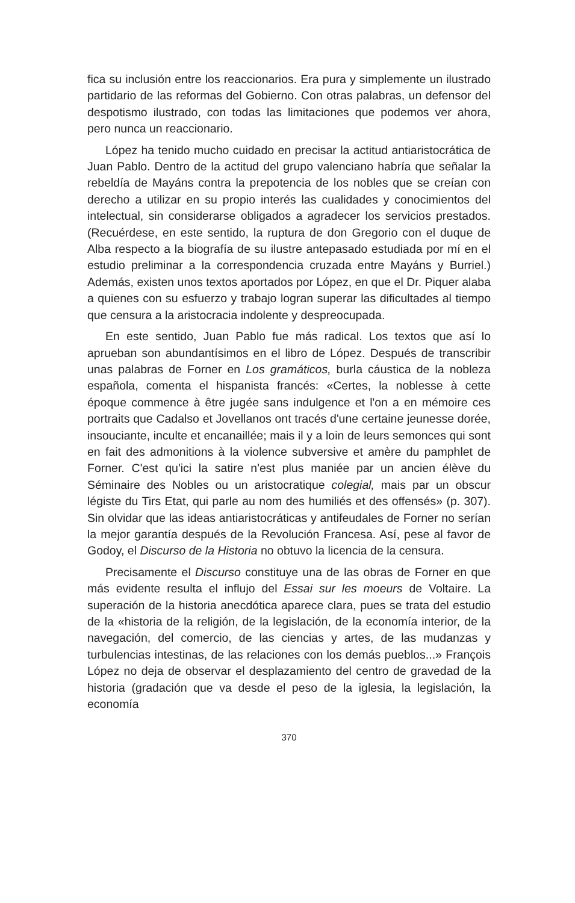fica su inclusión entre los reaccionarios. Era pura y simplemente un ilustrado partidario de las reformas del Gobierno. Con otras palabras, un defensor del despotismo ilustrado, con todas las limitaciones que podemos ver ahora, pero nunca un reaccionario.
López ha tenido mucho cuidado en precisar la actitud antiaristocrática de Juan Pablo. Dentro de la actitud del grupo valenciano habría que señalar la rebeldía de Mayáns contra la prepotencia de los nobles que se creían con derecho a utilizar en su propio interés las cualidades y conocimientos del intelectual, sin considerarse obligados a agradecer los servicios prestados. (Recuérdese, en este sentido, la ruptura de don Gregorio con el duque de Alba respecto a la biografía de su ilustre antepasado estudiada por mí en el estudio preliminar a la correspondencia cruzada entre Mayáns y Burriel.) Además, existen unos textos aportados por López, en que el Dr. Piquer alaba a quienes con su esfuerzo y trabajo logran superar las dificultades al tiempo que censura a la aristocracia indolente y despreocupada.
En este sentido, Juan Pablo fue más radical. Los textos que así lo aprueban son abundantísimos en el libro de López. Después de transcribir unas palabras de Forner en Los gramáticos, burla cáustica de la nobleza española, comenta el hispanista francés: «Certes, la noblesse à cette époque commence à être jugée sans indulgence et l'on a en mémoire ces portraits que Cadalso et Jovellanos ont tracés d'une certaine jeunesse dorée, insouciante, inculte et encanaillée; mais il y a loin de leurs semonces qui sont en fait des admonitions à la violence subversive et amère du pamphlet de Forner. C'est qu'ici la satire n'est plus maniée par un ancien élève du Séminaire des Nobles ou un aristocratique colegial, mais par un obscur légiste du Tirs Etat, qui parle au nom des humiliés et des offensés» (p. 307). Sin olvidar que las ideas antiaristocráticas y antifeudales de Forner no serían la mejor garantía después de la Revolución Francesa. Así, pese al favor de Godoy, el Discurso de la Historia no obtuvo la licencia de la censura.
Precisamente el Discurso constituye una de las obras de Forner en que más evidente resulta el influjo del Essai sur les moeurs de Voltaire. La superación de la historia anecdótica aparece clara, pues se trata del estudio de la «historia de la religión, de la legislación, de la economía interior, de la navegación, del comercio, de las ciencias y artes, de las mudanzas y turbulencias intestinas, de las relaciones con los demás pueblos...» François López no deja de observar el desplazamiento del centro de gravedad de la historia (gradación que va desde el peso de la iglesia, la legislación, la economía
370